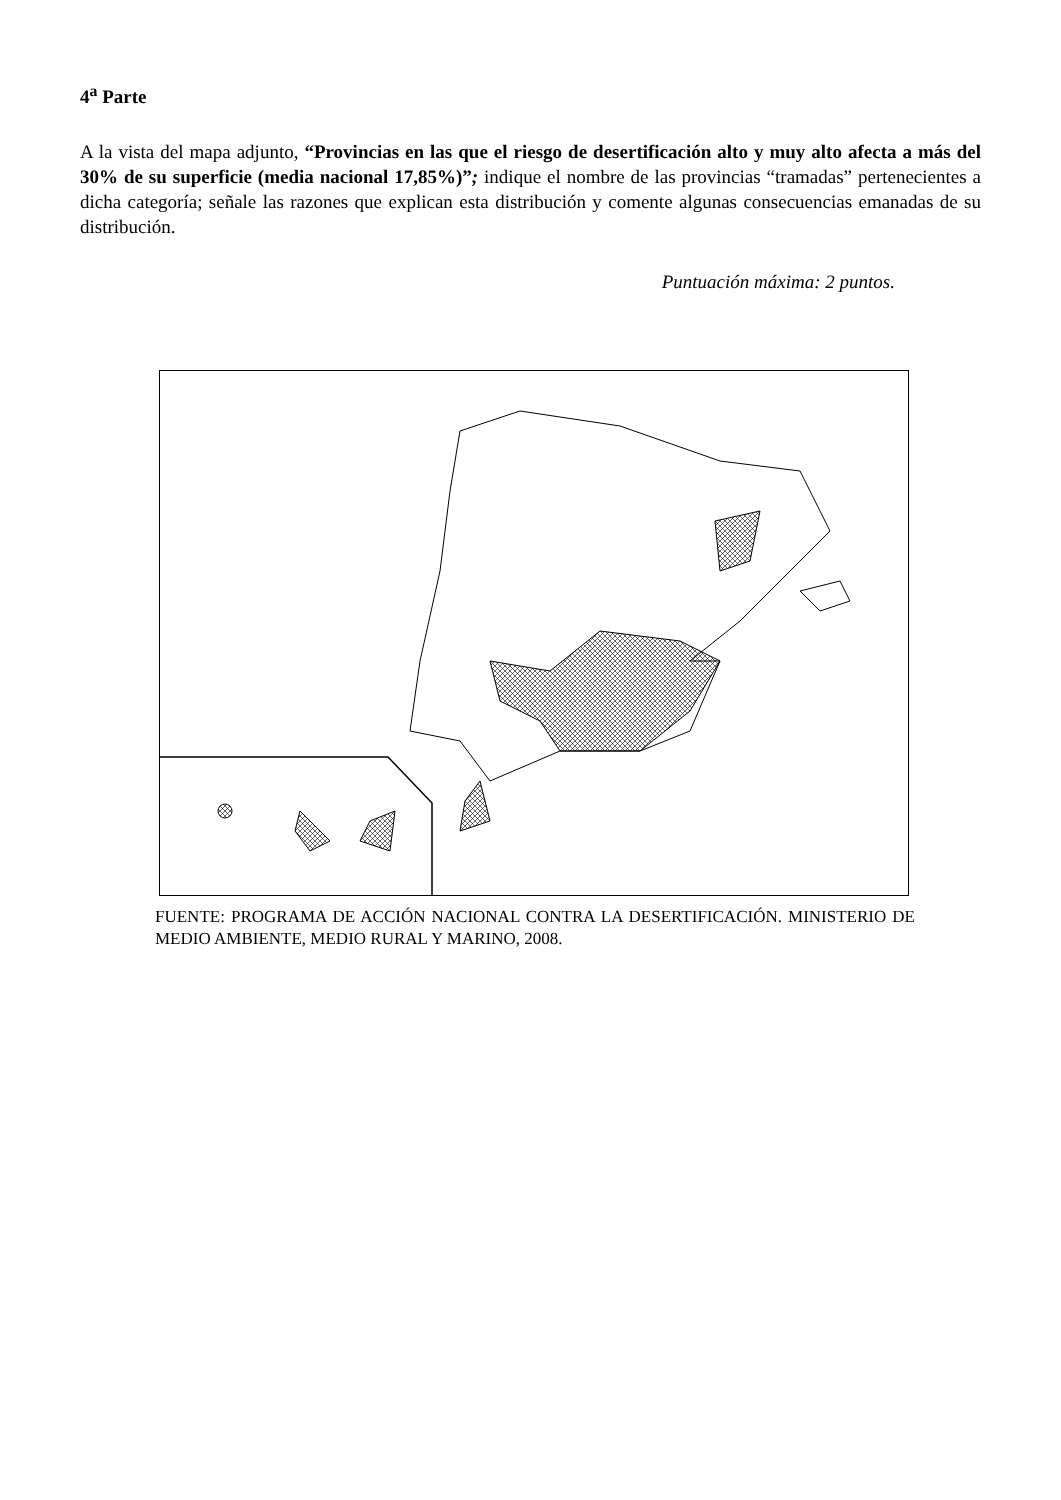4<sup>a</sup> Parte
A la vista del mapa adjunto, “Provincias en las que el riesgo de desertificación alto y muy alto afecta a más del 30% de su superficie (media nacional 17,85%)”; indique el nombre de las provincias “tramadas” pertenecientes a dicha categoría; señale las razones que explican esta distribución y comente algunas consecuencias emanadas de su distribución.
Puntuación máxima: 2 puntos.
FUENTE: PROGRAMA DE ACCIÓN NACIONAL CONTRA LA DESERTIFICACIÓN. MINISTERIO DE MEDIO AMBIENTE, MEDIO RURAL Y MARINO, 2008.